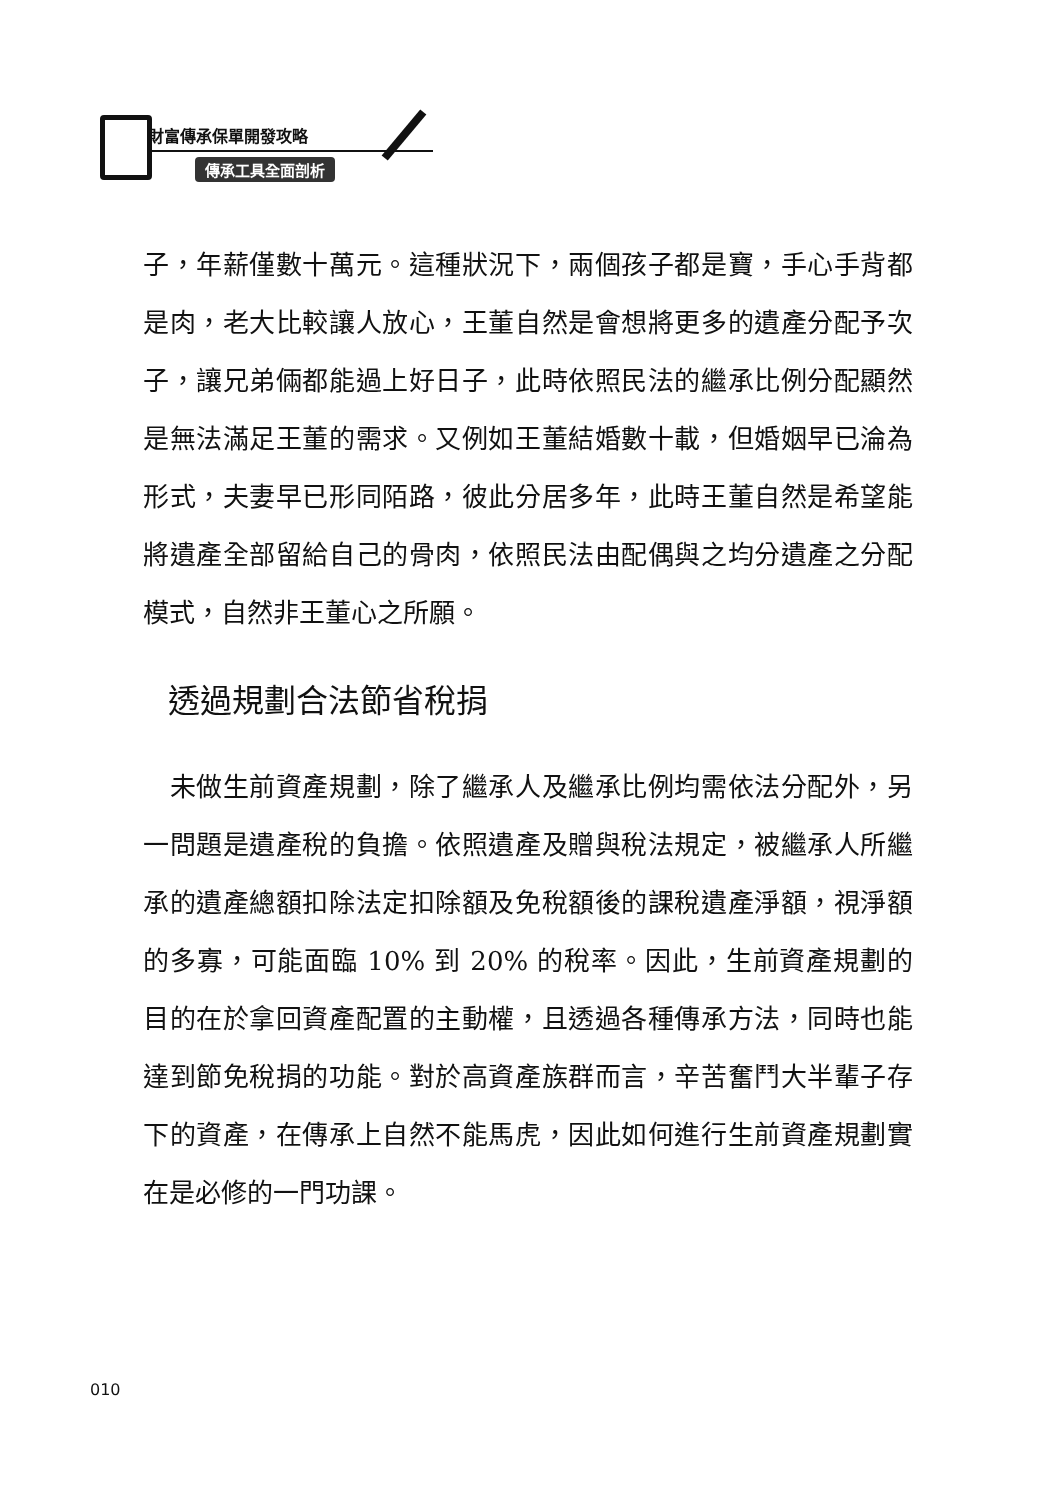財富傳承保單開發攻略
傳承工具全面剖析
子，年薪僅數十萬元。這種狀況下，兩個孩子都是寶，手心手背都是肉，老大比較讓人放心，王董自然是會想將更多的遺產分配予次子，讓兄弟倆都能過上好日子，此時依照民法的繼承比例分配顯然是無法滿足王董的需求。又例如王董結婚數十載，但婚姻早已淪為形式，夫妻早已形同陌路，彼此分居多年，此時王董自然是希望能將遺產全部留給自己的骨肉，依照民法由配偶與之均分遺產之分配模式，自然非王董心之所願。
透過規劃合法節省稅捐
　未做生前資產規劃，除了繼承人及繼承比例均需依法分配外，另一問題是遺產稅的負擔。依照遺產及贈與稅法規定，被繼承人所繼承的遺產總額扣除法定扣除額及免稅額後的課稅遺產淨額，視淨額的多寡，可能面臨 10% 到 20% 的稅率。因此，生前資產規劃的目的在於拿回資產配置的主動權，且透過各種傳承方法，同時也能達到節免稅捐的功能。對於高資產族群而言，辛苦奮鬥大半輩子存下的資產，在傳承上自然不能馬虎，因此如何進行生前資產規劃實在是必修的一門功課。
010